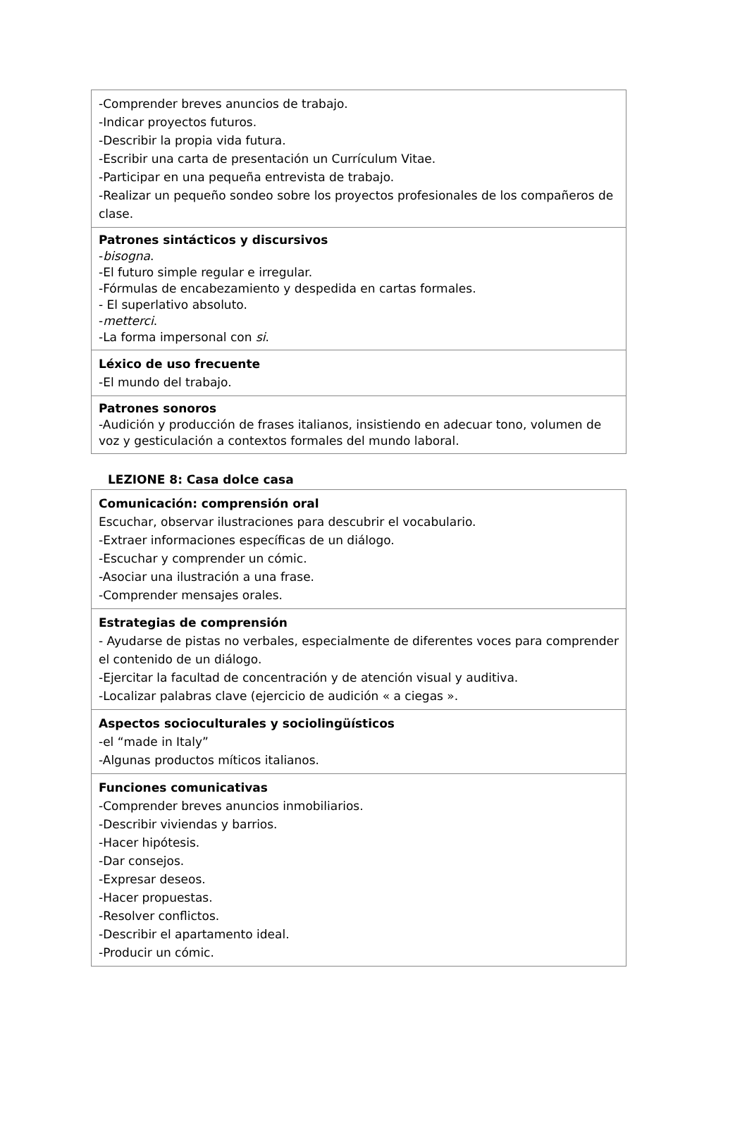| -Comprender breves anuncios de trabajo. -Indicar proyectos futuros. -Describir la propia vida futura. -Escribir una carta de presentación un Currículum Vitae. -Participar en una pequeña entrevista de trabajo. -Realizar un pequeño sondeo sobre los proyectos profesionales de los compañeros de clase. |
| Patrones sintácticos y discursivos - bisogna . -El futuro simple regular e irregular. -Fórmulas de encabezamiento y despedida en cartas formales. - El superlativo absoluto. - metterci . -La forma impersonal con si . |
| Léxico de uso frecuente -El mundo del trabajo. |
| Patrones sonoros -Audición y producción de frases italianos, insistiendo en adecuar tono, volumen de voz y gesticulación a contextos formales del mundo laboral. |
LEZIONE 8: Casa dolce casa
| Comunicación: comprensión oral Escuchar, observar ilustraciones para descubrir el vocabulario. -Extraer informaciones específicas de un diálogo. -Escuchar y comprender un cómic. -Asociar una ilustración a una frase. -Comprender mensajes orales. |
| Estrategias de comprensión - Ayudarse de pistas no verbales, especialmente de diferentes voces para comprender el contenido de un diálogo. -Ejercitar la facultad de concentración y de atención visual y auditiva. -Localizar palabras clave (ejercicio de audición « a ciegas ». |
| Aspectos socioculturales y sociolingüísticos -el “made in Italy” -Algunas productos míticos italianos. |
| Funciones comunicativas -Comprender breves anuncios inmobiliarios. -Describir viviendas y barrios. -Hacer hipótesis. -Dar consejos. -Expresar deseos. -Hacer propuestas. -Resolver conflictos. -Describir el apartamento ideal. -Producir un cómic. |